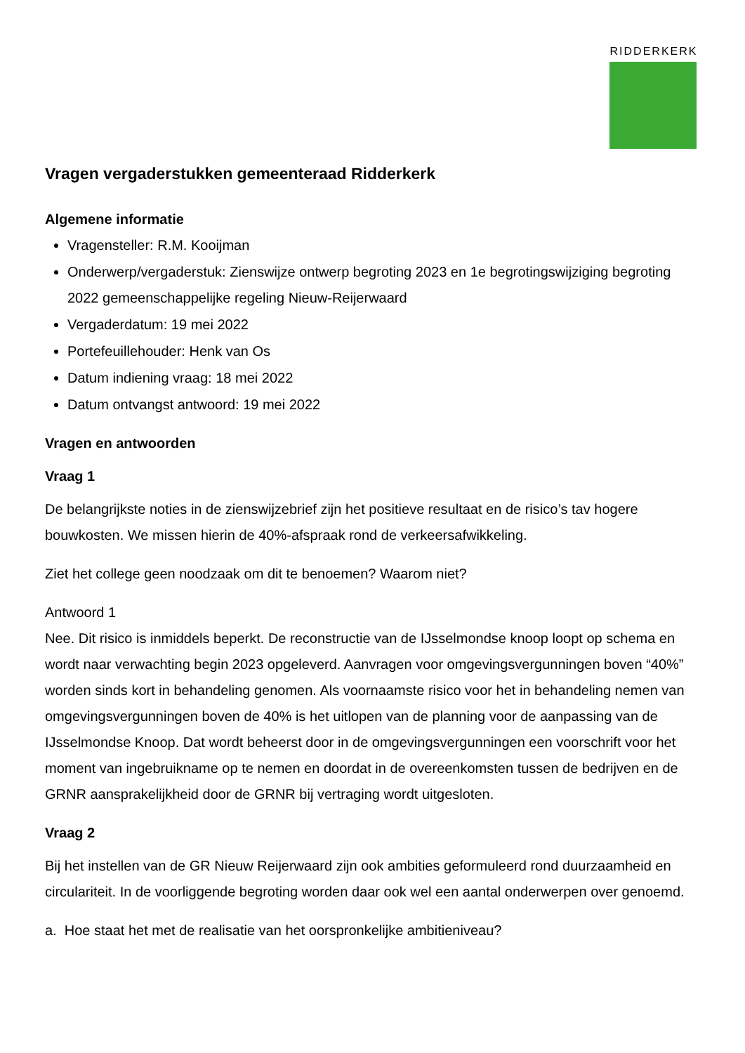RIDDERKERK
Vragen vergaderstukken gemeenteraad Ridderkerk
Algemene informatie
Vragensteller: R.M. Kooijman
Onderwerp/vergaderstuk: Zienswijze ontwerp begroting 2023 en 1e begrotingswijziging begroting 2022 gemeenschappelijke regeling Nieuw-Reijerwaard
Vergaderdatum: 19 mei 2022
Portefeuillehouder: Henk van Os
Datum indiening vraag: 18 mei 2022
Datum ontvangst antwoord: 19 mei 2022
Vragen en antwoorden
Vraag 1
De belangrijkste noties in de zienswijzebrief zijn het positieve resultaat en de risico’s tav hogere bouwkosten. We missen hierin de 40%-afspraak rond de verkeersafwikkeling.
Ziet het college geen noodzaak om dit te benoemen? Waarom niet?
Antwoord 1
Nee. Dit risico is inmiddels beperkt. De reconstructie van de IJsselmondse knoop loopt op schema en wordt naar verwachting begin 2023 opgeleverd. Aanvragen voor omgevingsvergunningen boven “40%” worden sinds kort in behandeling genomen. Als voornaamste risico voor het in behandeling nemen van omgevingsvergunningen boven de 40% is het uitlopen van de planning voor de aanpassing van de IJsselmondse Knoop. Dat wordt beheerst door in de omgevingsvergunningen een voorschrift voor het moment van ingebruikname op te nemen en doordat in de overeenkomsten tussen de bedrijven en de GRNR aansprakelijkheid door de GRNR bij vertraging wordt uitgesloten.
Vraag 2
Bij het instellen van de GR Nieuw Reijerwaard zijn ook ambities geformuleerd rond duurzaamheid en circulariteit. In de voorliggende begroting worden daar ook wel een aantal onderwerpen over genoemd.
a. Hoe staat het met de realisatie van het oorspronkelijke ambitieniveau?